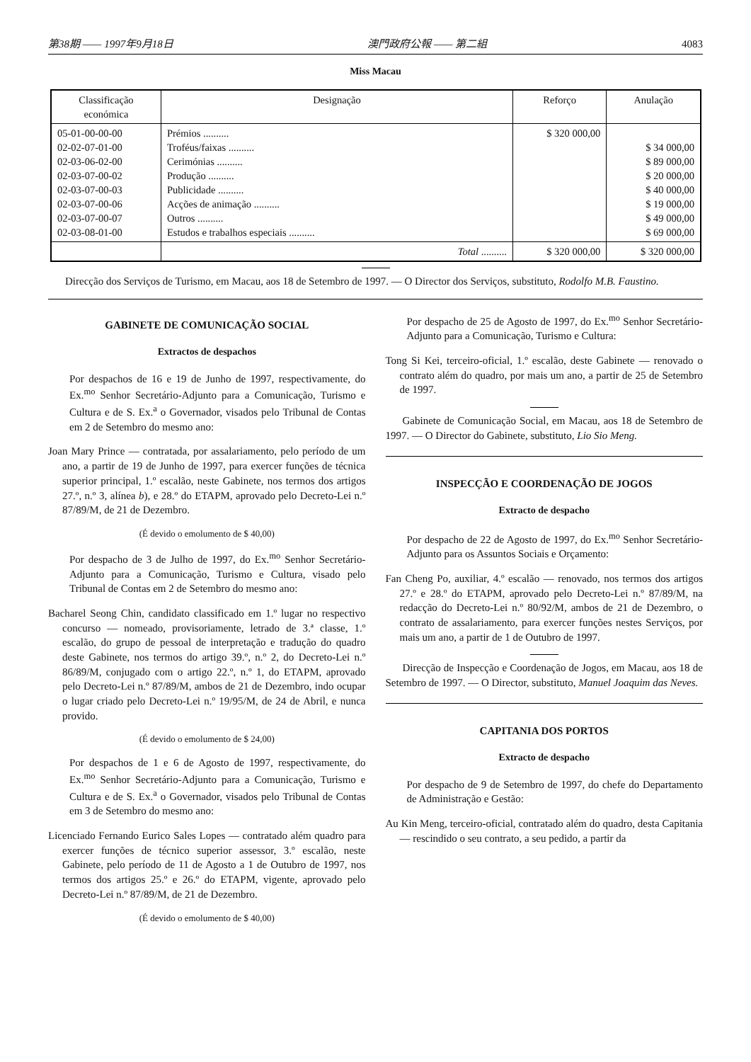第38期 —— 1997年9月18日 澳門政府公報 —— 第二組 4083
Miss Macau
| Classificação económica | Designação | Reforço | Anulação |
| --- | --- | --- | --- |
| 05-01-00-00-00 02-02-07-01-00 02-03-06-02-00 02-03-07-00-02 02-03-07-00-03 02-03-07-00-06 02-03-07-00-07 02-03-08-01-00 | Prémios .......... Troféus/faixas .......... Cerimónias .......... Produção .......... Publicidade .......... Acções de animação .......... Outros .......... Estudos e trabalhos especiais .......... | $ 320 000,00 | $ 34 000,00 $ 89 000,00 $ 20 000,00 $ 40 000,00 $ 19 000,00 $ 49 000,00 $ 69 000,00 |
| | Total .......... | $ 320 000,00 | $ 320 000,00 |
Direcção dos Serviços de Turismo, em Macau, aos 18 de Setembro de 1997. — O Director dos Serviços, substituto, Rodolfo M.B. Faustino.
GABINETE DE COMUNICAÇÃO SOCIAL
Extractos de despachos
Por despachos de 16 e 19 de Junho de 1997, respectivamente, do Ex.<sup>mo</sup> Senhor Secretário-Adjunto para a Comunicação, Turismo e Cultura e de S. Ex.<sup>a</sup> o Governador, visados pelo Tribunal de Contas em 2 de Setembro do mesmo ano:
Joan Mary Prince — contratada, por assalariamento, pelo período de um ano, a partir de 19 de Junho de 1997, para exercer funções de técnica superior principal, 1.º escalão, neste Gabinete, nos termos dos artigos 27.º, n.º 3, alínea b), e 28.º do ETAPM, aprovado pelo Decreto-Lei n.º 87/89/M, de 21 de Dezembro.
(É devido o emolumento de $ 40,00)
Por despacho de 3 de Julho de 1997, do Ex.<sup>mo</sup> Senhor Secretário-Adjunto para a Comunicação, Turismo e Cultura, visado pelo Tribunal de Contas em 2 de Setembro do mesmo ano:
Bacharel Seong Chin, candidato classificado em 1.º lugar no respectivo concurso — nomeado, provisoriamente, letrado de 3.ª classe, 1.º escalão, do grupo de pessoal de interpretação e tradução do quadro deste Gabinete, nos termos do artigo 39.º, n.º 2, do Decreto-Lei n.º 86/89/M, conjugado com o artigo 22.º, n.º 1, do ETAPM, aprovado pelo Decreto-Lei n.º 87/89/M, ambos de 21 de Dezembro, indo ocupar o lugar criado pelo Decreto-Lei n.º 19/95/M, de 24 de Abril, e nunca provido.
(É devido o emolumento de $ 24,00)
Por despachos de 1 e 6 de Agosto de 1997, respectivamente, do Ex.<sup>mo</sup> Senhor Secretário-Adjunto para a Comunicação, Turismo e Cultura e de S. Ex.<sup>a</sup> o Governador, visados pelo Tribunal de Contas em 3 de Setembro do mesmo ano:
Licenciado Fernando Eurico Sales Lopes — contratado além quadro para exercer funções de técnico superior assessor, 3.º escalão, neste Gabinete, pelo período de 11 de Agosto a 1 de Outubro de 1997, nos termos dos artigos 25.º e 26.º do ETAPM, vigente, aprovado pelo Decreto-Lei n.º 87/89/M, de 21 de Dezembro.
(É devido o emolumento de $ 40,00)
Por despacho de 25 de Agosto de 1997, do Ex.<sup>mo</sup> Senhor Secretário-Adjunto para a Comunicação, Turismo e Cultura:
Tong Si Kei, terceiro-oficial, 1.º escalão, deste Gabinete — renovado o contrato além do quadro, por mais um ano, a partir de 25 de Setembro de 1997.
Gabinete de Comunicação Social, em Macau, aos 18 de Setembro de 1997. — O Director do Gabinete, substituto, Lio Sio Meng.
INSPECÇÃO E COORDENAÇÃO DE JOGOS
Extracto de despacho
Por despacho de 22 de Agosto de 1997, do Ex.<sup>mo</sup> Senhor Secretário-Adjunto para os Assuntos Sociais e Orçamento:
Fan Cheng Po, auxiliar, 4.º escalão — renovado, nos termos dos artigos 27.º e 28.º do ETAPM, aprovado pelo Decreto-Lei n.º 87/89/M, na redacção do Decreto-Lei n.º 80/92/M, ambos de 21 de Dezembro, o contrato de assalariamento, para exercer funções nestes Serviços, por mais um ano, a partir de 1 de Outubro de 1997.
Direcção de Inspecção e Coordenação de Jogos, em Macau, aos 18 de Setembro de 1997. — O Director, substituto, Manuel Joaquim das Neves.
CAPITANIA DOS PORTOS
Extracto de despacho
Por despacho de 9 de Setembro de 1997, do chefe do Departamento de Administração e Gestão:
Au Kin Meng, terceiro-oficial, contratado além do quadro, desta Capitania — rescindido o seu contrato, a seu pedido, a partir da